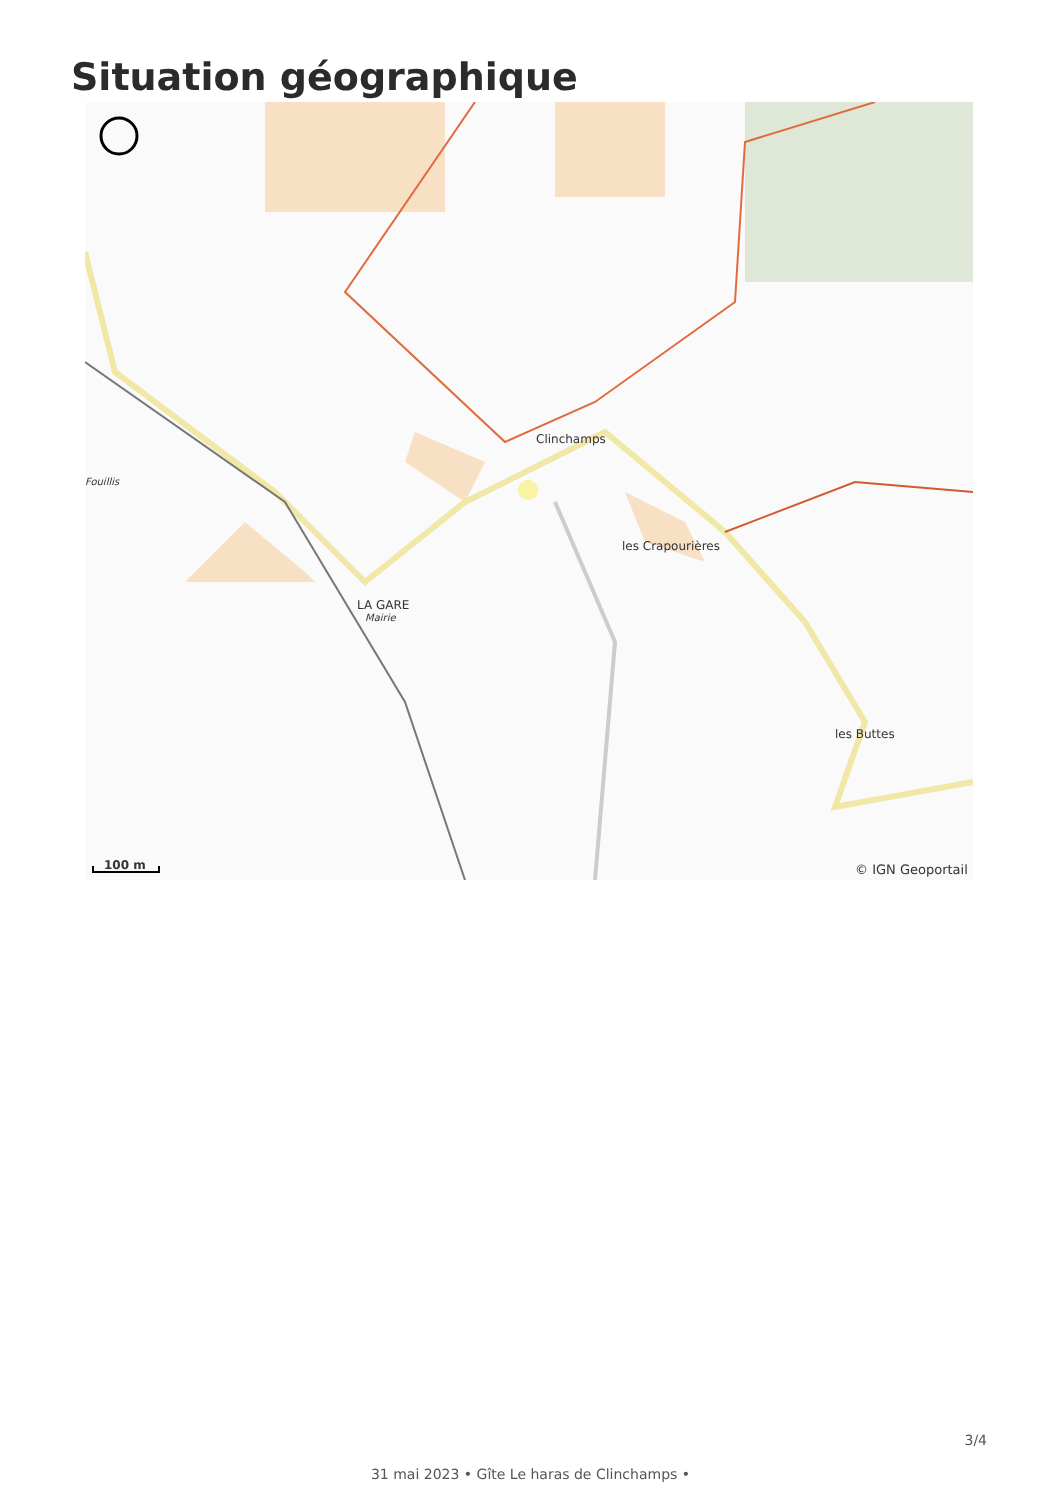Situation géographique
Clinchamps
les Crapourières
LA GARE
Mairie
Fouillis
les Buttes
100 m © IGN Geoportail
3/4
31 mai 2023 • Gîte Le haras de Clinchamps •